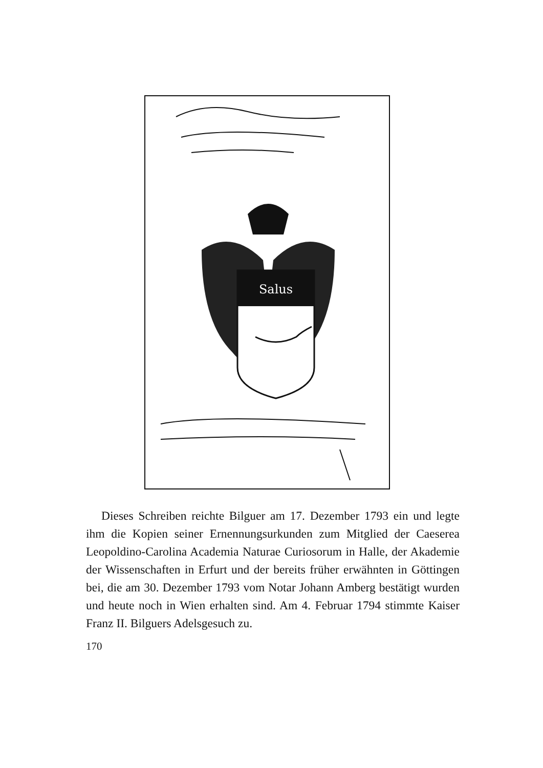Salus
Dieses Schreiben reichte Bilguer am 17. Dezember 1793 ein und legte ihm die Kopien seiner Ernennungsurkunden zum Mitglied der Caeserea Leopoldino-Carolina Academia Naturae Curiosorum in Halle, der Akademie der Wissenschaften in Erfurt und der bereits früher erwähnten in Göttingen bei, die am 30. Dezember 1793 vom Notar Johann Amberg bestätigt wurden und heute noch in Wien erhalten sind. Am 4. Februar 1794 stimmte Kaiser Franz II. Bilguers Adelsgesuch zu.
170